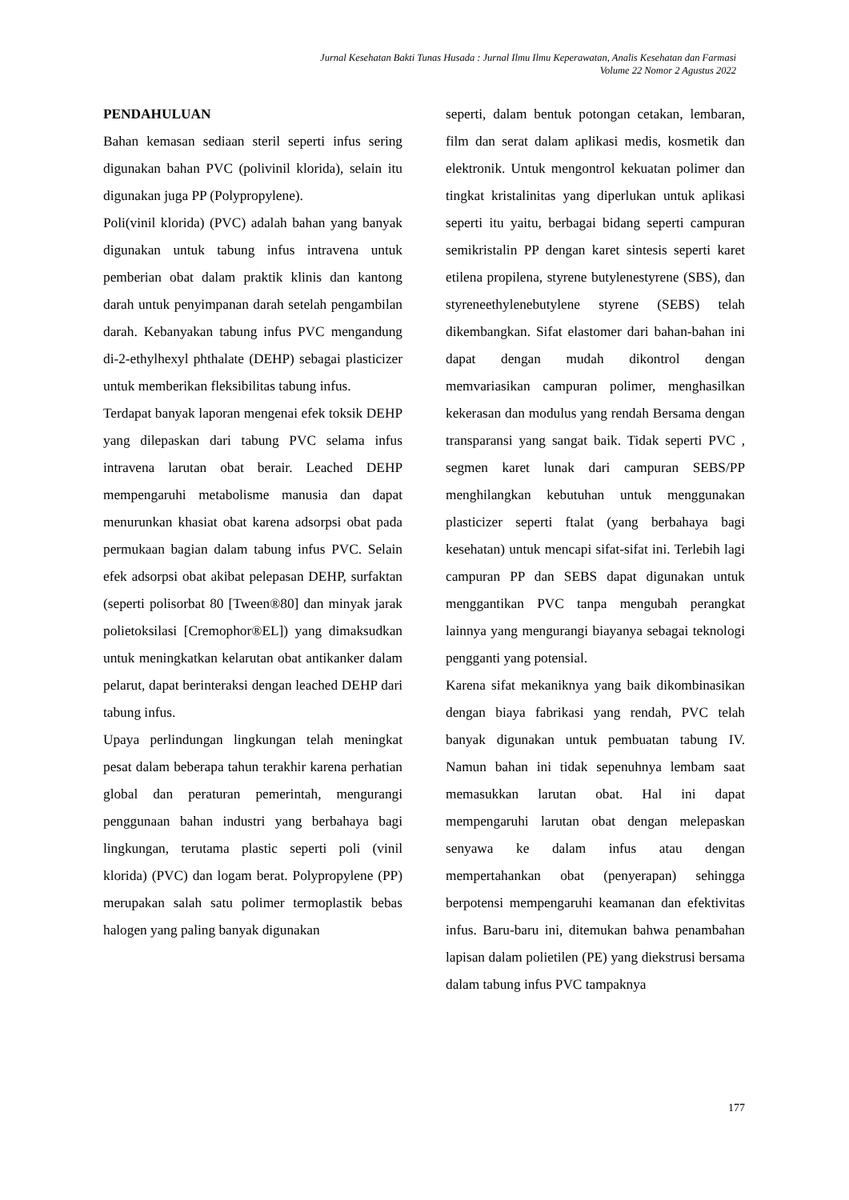Jurnal Kesehatan Bakti Tunas Husada : Jurnal Ilmu Ilmu Keperawatan, Analis Kesehatan dan Farmasi
Volume 22 Nomor 2 Agustus 2022
PENDAHULUAN
Bahan kemasan sediaan steril seperti infus sering digunakan bahan PVC (polivinil klorida), selain itu digunakan juga PP (Polypropylene).
Poli(vinil klorida) (PVC) adalah bahan yang banyak digunakan untuk tabung infus intravena untuk pemberian obat dalam praktik klinis dan kantong darah untuk penyimpanan darah setelah pengambilan darah. Kebanyakan tabung infus PVC mengandung di-2-ethylhexyl phthalate (DEHP) sebagai plasticizer untuk memberikan fleksibilitas tabung infus.
Terdapat banyak laporan mengenai efek toksik DEHP yang dilepaskan dari tabung PVC selama infus intravena larutan obat berair. Leached DEHP mempengaruhi metabolisme manusia dan dapat menurunkan khasiat obat karena adsorpsi obat pada permukaan bagian dalam tabung infus PVC. Selain efek adsorpsi obat akibat pelepasan DEHP, surfaktan (seperti polisorbat 80 [Tween®80] dan minyak jarak polietoksilasi [Cremophor®EL]) yang dimaksudkan untuk meningkatkan kelarutan obat antikanker dalam pelarut, dapat berinteraksi dengan leached DEHP dari tabung infus.
Upaya perlindungan lingkungan telah meningkat pesat dalam beberapa tahun terakhir karena perhatian global dan peraturan pemerintah, mengurangi penggunaan bahan industri yang berbahaya bagi lingkungan, terutama plastic seperti poli (vinil klorida) (PVC) dan logam berat. Polypropylene (PP) merupakan salah satu polimer termoplastik bebas halogen yang paling banyak digunakan
seperti, dalam bentuk potongan cetakan, lembaran, film dan serat dalam aplikasi medis, kosmetik dan elektronik. Untuk mengontrol kekuatan polimer dan tingkat kristalinitas yang diperlukan untuk aplikasi seperti itu yaitu, berbagai bidang seperti campuran semikristalin PP dengan karet sintesis seperti karet etilena propilena, styrene butylenestyrene (SBS), dan styreneethylenebutylene styrene (SEBS) telah dikembangkan. Sifat elastomer dari bahan-bahan ini dapat dengan mudah dikontrol dengan memvariasikan campuran polimer, menghasilkan kekerasan dan modulus yang rendah Bersama dengan transparansi yang sangat baik. Tidak seperti PVC , segmen karet lunak dari campuran SEBS/PP menghilangkan kebutuhan untuk menggunakan plasticizer seperti ftalat (yang berbahaya bagi kesehatan) untuk mencapi sifat-sifat ini. Terlebih lagi campuran PP dan SEBS dapat digunakan untuk menggantikan PVC tanpa mengubah perangkat lainnya yang mengurangi biayanya sebagai teknologi pengganti yang potensial.
Karena sifat mekaniknya yang baik dikombinasikan dengan biaya fabrikasi yang rendah, PVC telah banyak digunakan untuk pembuatan tabung IV. Namun bahan ini tidak sepenuhnya lembam saat memasukkan larutan obat. Hal ini dapat mempengaruhi larutan obat dengan melepaskan senyawa ke dalam infus atau dengan mempertahankan obat (penyerapan) sehingga berpotensi mempengaruhi keamanan dan efektivitas infus. Baru-baru ini, ditemukan bahwa penambahan lapisan dalam polietilen (PE) yang diekstrusi bersama dalam tabung infus PVC tampaknya
177